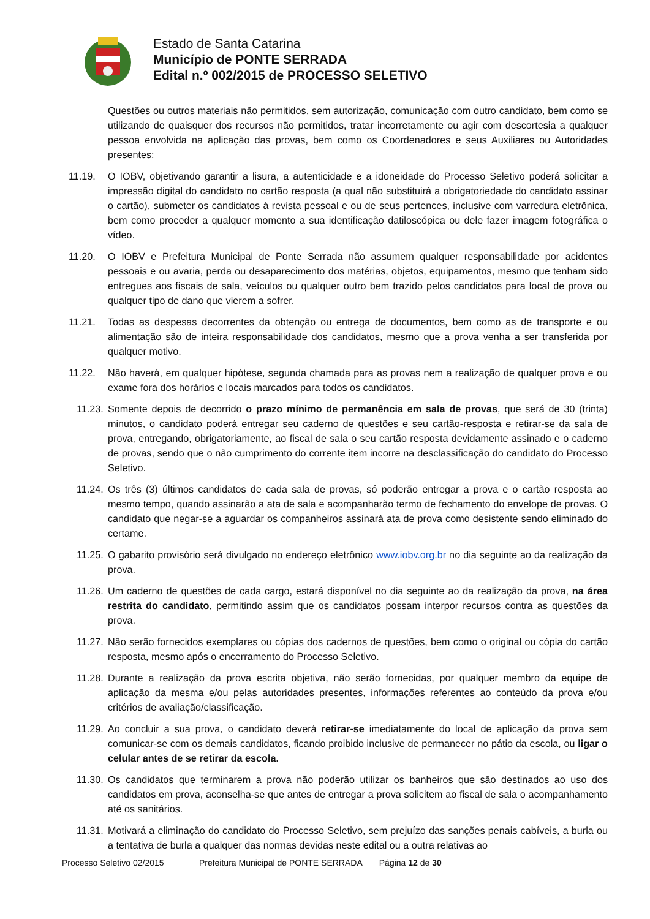Estado de Santa Catarina
Município de PONTE SERRADA
Edital n.º 002/2015 de PROCESSO SELETIVO
Questões ou outros materiais não permitidos, sem autorização, comunicação com outro candidato, bem como se utilizando de quaisquer dos recursos não permitidos, tratar incorretamente ou agir com descortesia a qualquer pessoa envolvida na aplicação das provas, bem como os Coordenadores e seus Auxiliares ou Autoridades presentes;
11.19. O IOBV, objetivando garantir a lisura, a autenticidade e a idoneidade do Processo Seletivo poderá solicitar a impressão digital do candidato no cartão resposta (a qual não substituirá a obrigatoriedade do candidato assinar o cartão), submeter os candidatos à revista pessoal e ou de seus pertences, inclusive com varredura eletrônica, bem como proceder a qualquer momento a sua identificação datiloscópica ou dele fazer imagem fotográfica o vídeo.
11.20. O IOBV e Prefeitura Municipal de Ponte Serrada não assumem qualquer responsabilidade por acidentes pessoais e ou avaria, perda ou desaparecimento dos matérias, objetos, equipamentos, mesmo que tenham sido entregues aos fiscais de sala, veículos ou qualquer outro bem trazido pelos candidatos para local de prova ou qualquer tipo de dano que vierem a sofrer.
11.21. Todas as despesas decorrentes da obtenção ou entrega de documentos, bem como as de transporte e ou alimentação são de inteira responsabilidade dos candidatos, mesmo que a prova venha a ser transferida por qualquer motivo.
11.22. Não haverá, em qualquer hipótese, segunda chamada para as provas nem a realização de qualquer prova e ou exame fora dos horários e locais marcados para todos os candidatos.
11.23.
Somente depois de decorrido o prazo mínimo de permanência em sala de provas, que será de 30 (trinta) minutos, o candidato poderá entregar seu caderno de questões e seu cartão-resposta e retirar-se da sala de prova, entregando, obrigatoriamente, ao fiscal de sala o seu cartão resposta devidamente assinado e o caderno de provas, sendo que o não cumprimento do corrente item incorre na desclassificação do candidato do Processo Seletivo.
11.24.
Os três (3) últimos candidatos de cada sala de provas, só poderão entregar a prova e o cartão resposta ao mesmo tempo, quando assinarão a ata de sala e acompanharão termo de fechamento do envelope de provas. O candidato que negar-se a aguardar os companheiros assinará ata de prova como desistente sendo eliminado do certame.
11.25.
O gabarito provisório será divulgado no endereço eletrônico www.iobv.org.br no dia seguinte ao da realização da prova.
11.26.
Um caderno de questões de cada cargo, estará disponível no dia seguinte ao da realização da prova, na área restrita do candidato, permitindo assim que os candidatos possam interpor recursos contra as questões da prova.
11.27.
Não serão fornecidos exemplares ou cópias dos cadernos de questões, bem como o original ou cópia do cartão resposta, mesmo após o encerramento do Processo Seletivo.
11.28.
Durante a realização da prova escrita objetiva, não serão fornecidas, por qualquer membro da equipe de aplicação da mesma e/ou pelas autoridades presentes, informações referentes ao conteúdo da prova e/ou critérios de avaliação/classificação.
11.29.
Ao concluir a sua prova, o candidato deverá retirar-se imediatamente do local de aplicação da prova sem comunicar-se com os demais candidatos, ficando proibido inclusive de permanecer no pátio da escola, ou ligar o celular antes de se retirar da escola.
11.30.
Os candidatos que terminarem a prova não poderão utilizar os banheiros que são destinados ao uso dos candidatos em prova, aconselha-se que antes de entregar a prova solicitem ao fiscal de sala o acompanhamento até os sanitários.
11.31.
Motivará a eliminação do candidato do Processo Seletivo, sem prejuízo das sanções penais cabíveis, a burla ou a tentativa de burla a qualquer das normas devidas neste edital ou a outra relativas ao
Processo Seletivo 02/2015 Prefeitura Municipal de PONTE SERRADA Página 12 de 30